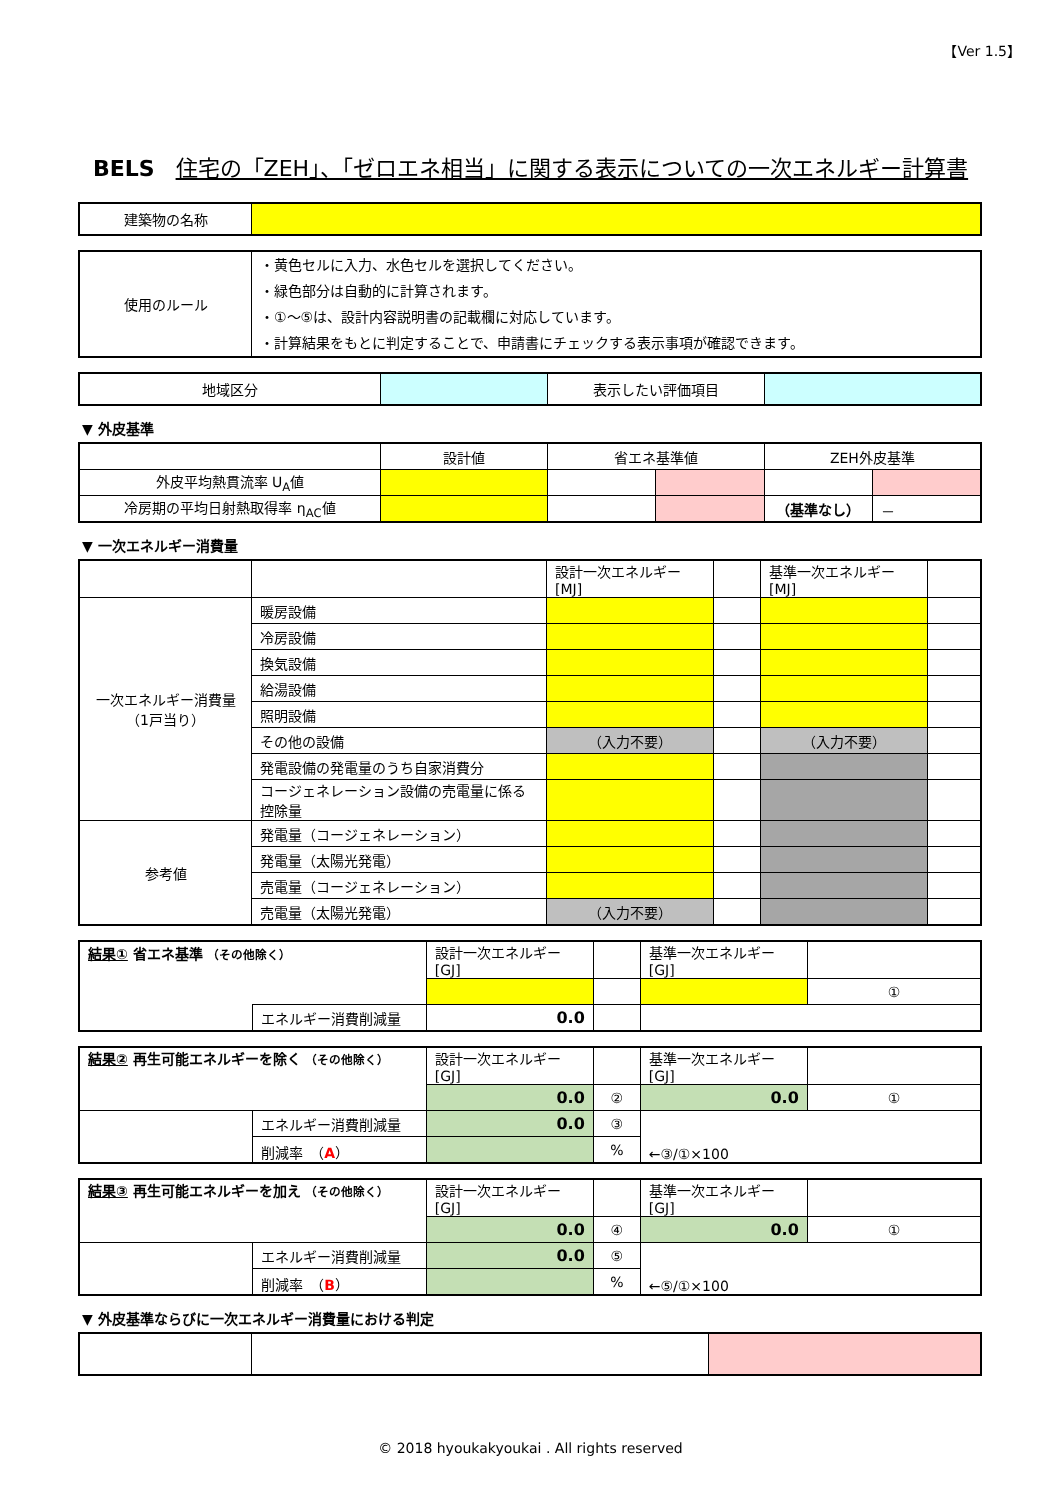【Ver 1.5】
BELS 住宅の「ZEH」、「ゼロエネ相当」に関する表示についての一次エネルギー計算書
| 建築物の名称 | |
| 使用のルール | ・黄色セルに入力、水色セルを選択してください。 ・緑色部分は自動的に計算されます。 ・①～⑤は、設計内容説明書の記載欄に対応しています。 ・計算結果をもとに判定することで、申請書にチェックする表示事項が確認できます。 |
| 地域区分 | | 表示したい評価項目 | |
▼ 外皮基準
| | 設計値 | 省エネ基準値 | | ZEH外皮基準 | |
| 外皮平均熱貫流率 U<sub>A</sub>値 | | | | | |
| 冷房期の平均日射熱取得率 η<sub>AC</sub>値 | | | | （基準なし） | － |
▼ 一次エネルギー消費量
| | | 設計一次エネルギー [MJ] | | 基準一次エネルギー [MJ] | |
| 一次エネルギー消費量 （1戸当り） | 暖房設備 | | | | |
| | 冷房設備 | | | | |
| | 換気設備 | | | | |
| | 給湯設備 | | | | |
| | 照明設備 | | | | |
| | その他の設備 | （入力不要） | | （入力不要） | |
| | 発電設備の発電量のうち自家消費分 | | | | |
| | コージェネレーション設備の売電量に係る控除量 | | | | |
| 参考値 | 発電量（コージェネレーション） | | | | |
| | 発電量（太陽光発電） | | | | |
| | 売電量（コージェネレーション） | | | | |
| | 売電量（太陽光発電） | （入力不要） | | | |
| 結果① 省エネ基準 （その他除く） | | 設計一次エネルギー [GJ] | | 基準一次エネルギー [GJ] | |
| | | | | | ① |
| | エネルギー消費削減量 | 0.0 | | | |
| 結果② 再生可能エネルギーを除く （その他除く） | | 設計一次エネルギー [GJ] | | 基準一次エネルギー [GJ] | |
| | | 0.0 | ② | 0.0 | ① |
| | エネルギー消費削減量 | 0.0 | ③ | ←③/①×100 | |
| | 削減率 （ A ） | | % | | |
| 結果③ 再生可能エネルギーを加え （その他除く） | | 設計一次エネルギー [GJ] | | 基準一次エネルギー [GJ] | |
| | | 0.0 | ④ | 0.0 | ① |
| | エネルギー消費削減量 | 0.0 | ⑤ | ←⑤/①×100 | |
| | 削減率 （ B ） | | % | | |
▼ 外皮基準ならびに一次エネルギー消費量における判定
© 2018 hyoukakyoukai . All rights reserved